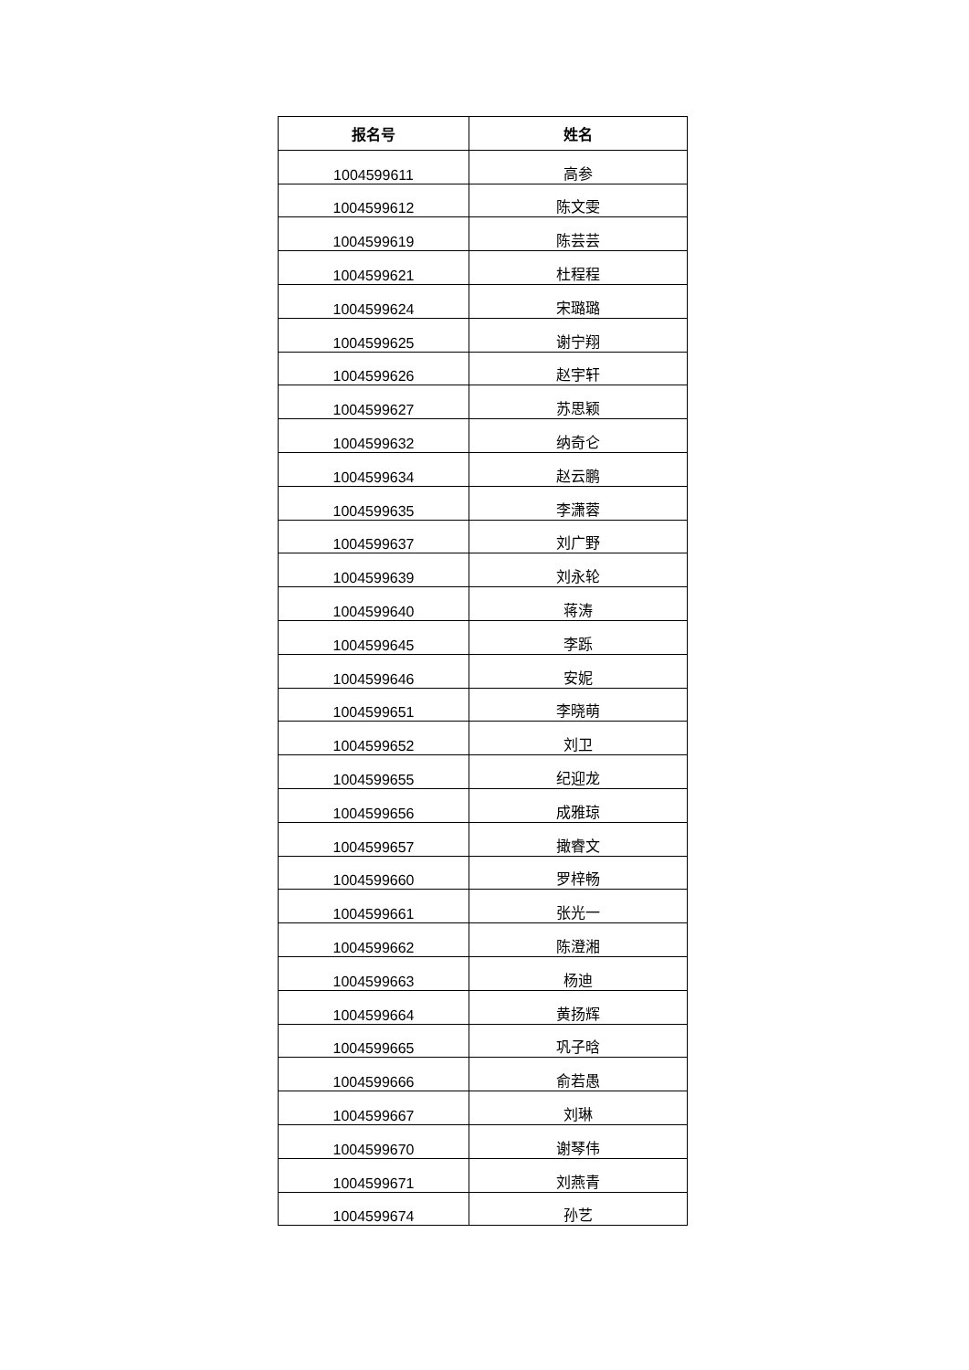| 报名号 | 姓名 |
| --- | --- |
| 1004599611 | 高参 |
| 1004599612 | 陈文雯 |
| 1004599619 | 陈芸芸 |
| 1004599621 | 杜程程 |
| 1004599624 | 宋璐璐 |
| 1004599625 | 谢宁翔 |
| 1004599626 | 赵宇轩 |
| 1004599627 | 苏思颖 |
| 1004599632 | 纳奇仑 |
| 1004599634 | 赵云鹏 |
| 1004599635 | 李潇蓉 |
| 1004599637 | 刘广野 |
| 1004599639 | 刘永轮 |
| 1004599640 | 蒋涛 |
| 1004599645 | 李跞 |
| 1004599646 | 安妮 |
| 1004599651 | 李晓萌 |
| 1004599652 | 刘卫 |
| 1004599655 | 纪迎龙 |
| 1004599656 | 成雅琼 |
| 1004599657 | 撖睿文 |
| 1004599660 | 罗梓畅 |
| 1004599661 | 张光一 |
| 1004599662 | 陈澄湘 |
| 1004599663 | 杨迪 |
| 1004599664 | 黄扬辉 |
| 1004599665 | 巩子晗 |
| 1004599666 | 俞若愚 |
| 1004599667 | 刘琳 |
| 1004599670 | 谢琴伟 |
| 1004599671 | 刘燕青 |
| 1004599674 | 孙艺 |